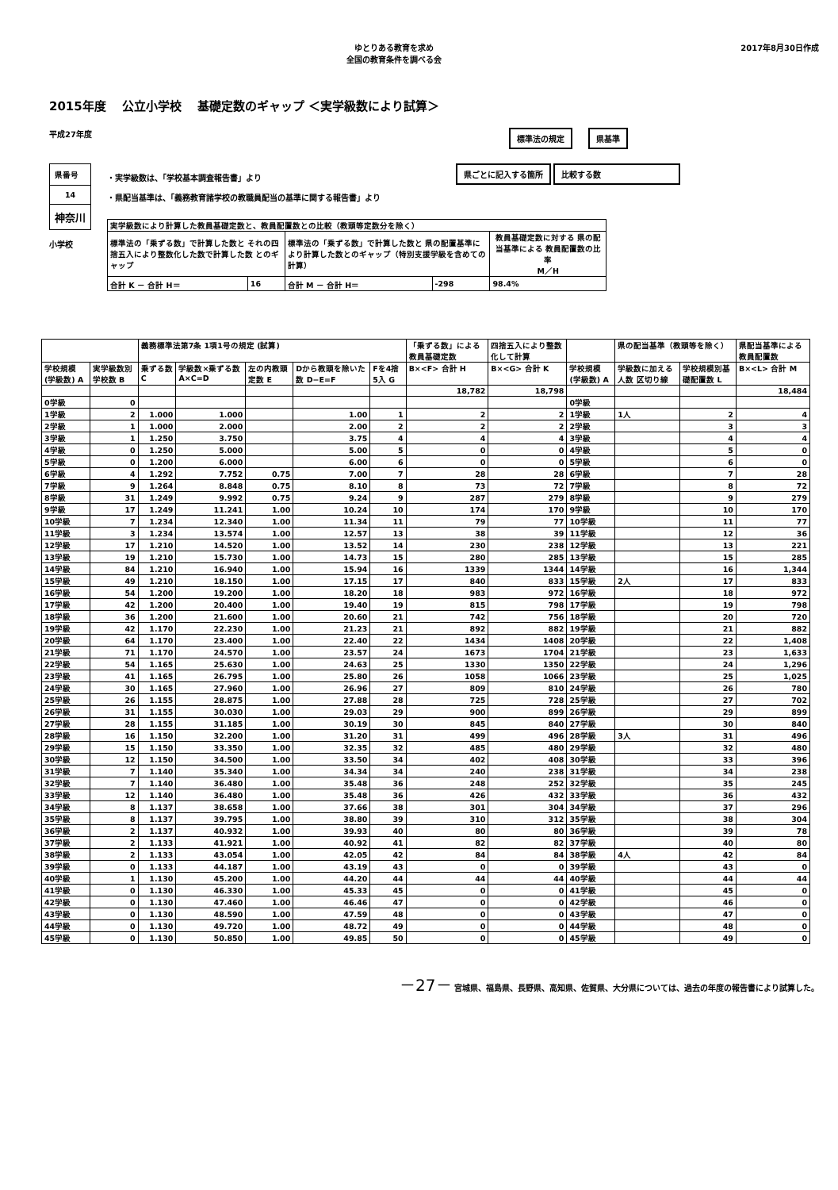ゆとりある教育を求め
全国の教育条件を調べる会
2017年8月30日作成
2015年度　 公立小学校　 基礎定数のギャップ ＜実学級数により試算＞
平成27年度
標準法の規定 県基準
| 県番号 |
| 14 |
| 神奈川 |
小学校
・実学級数は、「学校基本調査報告書」より
・県配当基準は、「義務教育諸学校の教職員配当の基準に関する報告書」より
| 実学級数により計算した教員基礎定数と、教員配置数との比較（教頭等定数分を除く） | | | | |
| 標準法の「乗ずる数」で計算した数と それの四捨五入により整数化した数で計算した数 とのギャップ | | 標準法の「乗ずる数」で計算した数と 県の配置基準により計算した数とのギャップ（特別支援学級を含めての計算） | | 教員基礎定数に対する 県の配当基準による 教員配置数の比率 M／H |
| 合計 K － 合計 H＝ | 16 | 合計 M － 合計 H＝ | -298 | 98.4% |
県ごとに記入する箇所 比較する数
| | | 義務標準法第7条 1項1号の規定 (試算) | | | | | 「乗ずる数」による教員基礎定数 | 四捨五入により整数化して計算 | | 県の配当基準（教頭等を除く） | | 県配当基準による教員配置数 |
| --- | --- | --- | --- | --- | --- | --- | --- | --- | --- | --- | --- | --- |
| 学校規模(学級数) A | 実学級数別学校数 B | 乗ずる数 C | 学級数×乗ずる数 A×C=D | 左の内教頭定数 E | Dから教頭を除いた数 D−E=F | Fを4捨5入 G | B×<F> 合計 H | B×<G> 合計 K | 学校規模(学級数) A | 学級数に加える人数 区切り線 | 学校規模別基礎配置数 L | B×<L> 合計 M |
| | | | | | | | 18,782 | 18,798 | | | | 18,484 |
| 0学級 | 0 | | | | | | | | 0学級 | | | |
| 1学級 | 2 | 1.000 | 1.000 | | 1.00 | 1 | 2 | 2 | 1学級 | 1人 | 2 | 4 |
| 2学級 | 1 | 1.000 | 2.000 | | 2.00 | 2 | 2 | 2 | 2学級 | | 3 | 3 |
| 3学級 | 1 | 1.250 | 3.750 | | 3.75 | 4 | 4 | 4 | 3学級 | | 4 | 4 |
| 4学級 | 0 | 1.250 | 5.000 | | 5.00 | 5 | 0 | 0 | 4学級 | | 5 | 0 |
| 5学級 | 0 | 1.200 | 6.000 | | 6.00 | 6 | 0 | 0 | 5学級 | | 6 | 0 |
| 6学級 | 4 | 1.292 | 7.752 | 0.75 | 7.00 | 7 | 28 | 28 | 6学級 | | 7 | 28 |
| 7学級 | 9 | 1.264 | 8.848 | 0.75 | 8.10 | 8 | 73 | 72 | 7学級 | | 8 | 72 |
| 8学級 | 31 | 1.249 | 9.992 | 0.75 | 9.24 | 9 | 287 | 279 | 8学級 | | 9 | 279 |
| 9学級 | 17 | 1.249 | 11.241 | 1.00 | 10.24 | 10 | 174 | 170 | 9学級 | | 10 | 170 |
| 10学級 | 7 | 1.234 | 12.340 | 1.00 | 11.34 | 11 | 79 | 77 | 10学級 | | 11 | 77 |
| 11学級 | 3 | 1.234 | 13.574 | 1.00 | 12.57 | 13 | 38 | 39 | 11学級 | | 12 | 36 |
| 12学級 | 17 | 1.210 | 14.520 | 1.00 | 13.52 | 14 | 230 | 238 | 12学級 | | 13 | 221 |
| 13学級 | 19 | 1.210 | 15.730 | 1.00 | 14.73 | 15 | 280 | 285 | 13学級 | | 15 | 285 |
| 14学級 | 84 | 1.210 | 16.940 | 1.00 | 15.94 | 16 | 1339 | 1344 | 14学級 | | 16 | 1,344 |
| 15学級 | 49 | 1.210 | 18.150 | 1.00 | 17.15 | 17 | 840 | 833 | 15学級 | 2人 | 17 | 833 |
| 16学級 | 54 | 1.200 | 19.200 | 1.00 | 18.20 | 18 | 983 | 972 | 16学級 | | 18 | 972 |
| 17学級 | 42 | 1.200 | 20.400 | 1.00 | 19.40 | 19 | 815 | 798 | 17学級 | | 19 | 798 |
| 18学級 | 36 | 1.200 | 21.600 | 1.00 | 20.60 | 21 | 742 | 756 | 18学級 | | 20 | 720 |
| 19学級 | 42 | 1.170 | 22.230 | 1.00 | 21.23 | 21 | 892 | 882 | 19学級 | | 21 | 882 |
| 20学級 | 64 | 1.170 | 23.400 | 1.00 | 22.40 | 22 | 1434 | 1408 | 20学級 | | 22 | 1,408 |
| 21学級 | 71 | 1.170 | 24.570 | 1.00 | 23.57 | 24 | 1673 | 1704 | 21学級 | | 23 | 1,633 |
| 22学級 | 54 | 1.165 | 25.630 | 1.00 | 24.63 | 25 | 1330 | 1350 | 22学級 | | 24 | 1,296 |
| 23学級 | 41 | 1.165 | 26.795 | 1.00 | 25.80 | 26 | 1058 | 1066 | 23学級 | | 25 | 1,025 |
| 24学級 | 30 | 1.165 | 27.960 | 1.00 | 26.96 | 27 | 809 | 810 | 24学級 | | 26 | 780 |
| 25学級 | 26 | 1.155 | 28.875 | 1.00 | 27.88 | 28 | 725 | 728 | 25学級 | | 27 | 702 |
| 26学級 | 31 | 1.155 | 30.030 | 1.00 | 29.03 | 29 | 900 | 899 | 26学級 | | 29 | 899 |
| 27学級 | 28 | 1.155 | 31.185 | 1.00 | 30.19 | 30 | 845 | 840 | 27学級 | | 30 | 840 |
| 28学級 | 16 | 1.150 | 32.200 | 1.00 | 31.20 | 31 | 499 | 496 | 28学級 | 3人 | 31 | 496 |
| 29学級 | 15 | 1.150 | 33.350 | 1.00 | 32.35 | 32 | 485 | 480 | 29学級 | | 32 | 480 |
| 30学級 | 12 | 1.150 | 34.500 | 1.00 | 33.50 | 34 | 402 | 408 | 30学級 | | 33 | 396 |
| 31学級 | 7 | 1.140 | 35.340 | 1.00 | 34.34 | 34 | 240 | 238 | 31学級 | | 34 | 238 |
| 32学級 | 7 | 1.140 | 36.480 | 1.00 | 35.48 | 36 | 248 | 252 | 32学級 | | 35 | 245 |
| 33学級 | 12 | 1.140 | 36.480 | 1.00 | 35.48 | 36 | 426 | 432 | 33学級 | | 36 | 432 |
| 34学級 | 8 | 1.137 | 38.658 | 1.00 | 37.66 | 38 | 301 | 304 | 34学級 | | 37 | 296 |
| 35学級 | 8 | 1.137 | 39.795 | 1.00 | 38.80 | 39 | 310 | 312 | 35学級 | | 38 | 304 |
| 36学級 | 2 | 1.137 | 40.932 | 1.00 | 39.93 | 40 | 80 | 80 | 36学級 | | 39 | 78 |
| 37学級 | 2 | 1.133 | 41.921 | 1.00 | 40.92 | 41 | 82 | 82 | 37学級 | | 40 | 80 |
| 38学級 | 2 | 1.133 | 43.054 | 1.00 | 42.05 | 42 | 84 | 84 | 38学級 | 4人 | 42 | 84 |
| 39学級 | 0 | 1.133 | 44.187 | 1.00 | 43.19 | 43 | 0 | 0 | 39学級 | | 43 | 0 |
| 40学級 | 1 | 1.130 | 45.200 | 1.00 | 44.20 | 44 | 44 | 44 | 40学級 | | 44 | 44 |
| 41学級 | 0 | 1.130 | 46.330 | 1.00 | 45.33 | 45 | 0 | 0 | 41学級 | | 45 | 0 |
| 42学級 | 0 | 1.130 | 47.460 | 1.00 | 46.46 | 47 | 0 | 0 | 42学級 | | 46 | 0 |
| 43学級 | 0 | 1.130 | 48.590 | 1.00 | 47.59 | 48 | 0 | 0 | 43学級 | | 47 | 0 |
| 44学級 | 0 | 1.130 | 49.720 | 1.00 | 48.72 | 49 | 0 | 0 | 44学級 | | 48 | 0 |
| 45学級 | 0 | 1.130 | 50.850 | 1.00 | 49.85 | 50 | 0 | 0 | 45学級 | | 49 | 0 |
－27－ 宮城県、福島県、長野県、高知県、佐賀県、大分県については、過去の年度の報告書により試算した。